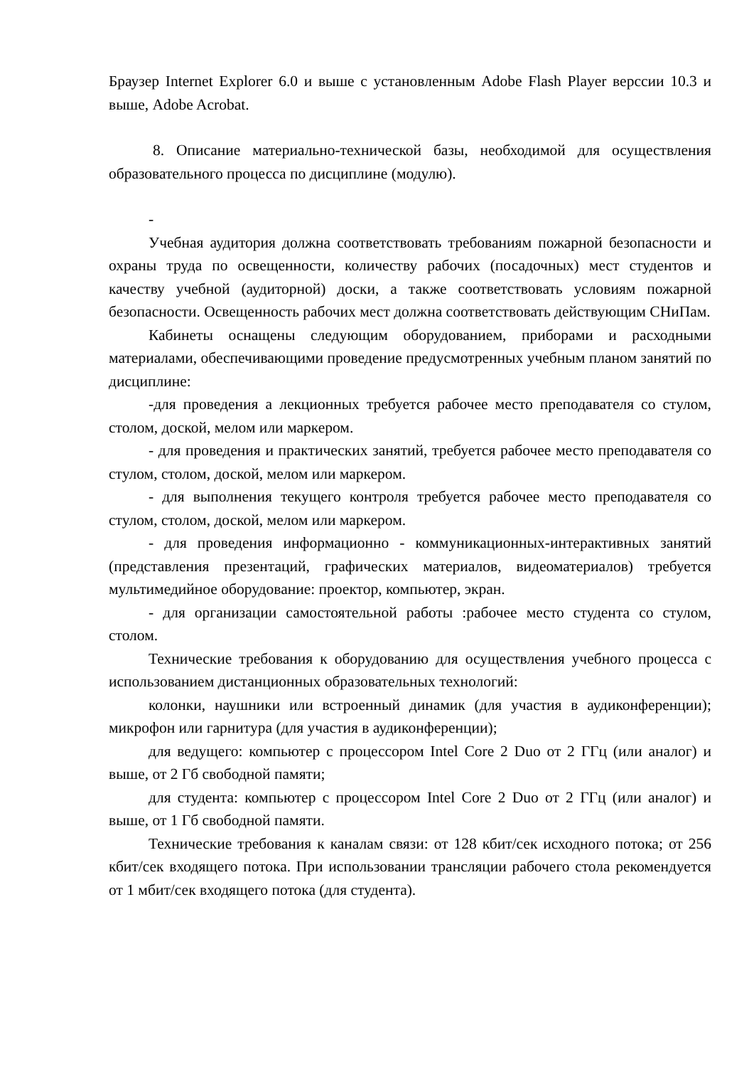Браузер Internet Explorer 6.0 и выше с установленным Adobe Flash Player верссии 10.3 и выше, Adobe Acrobat.
8. Описание материально-технической базы, необходимой для осуществления образовательного процесса по дисциплине (модулю).
-
Учебная аудитория должна соответствовать требованиям пожарной безопасности и охраны труда по освещенности, количеству рабочих (посадочных) мест студентов и качеству учебной (аудиторной) доски, а также соответствовать условиям пожарной безопасности. Освещенность рабочих мест должна соответствовать действующим СНиПам.
Кабинеты оснащены следующим оборудованием, приборами и расходными материалами, обеспечивающими проведение предусмотренных учебным планом занятий по дисциплине:
-для проведения а лекционных требуется рабочее место преподавателя со стулом, столом, доской, мелом или маркером.
- для проведения и практических занятий, требуется рабочее место преподавателя со стулом, столом, доской, мелом или маркером.
- для выполнения текущего контроля требуется рабочее место преподавателя со стулом, столом, доской, мелом или маркером.
- для проведения информационно - коммуникационных-интерактивных занятий (представления презентаций, графических материалов, видеоматериалов) требуется мультимедийное оборудование: проектор, компьютер, экран.
- для организации самостоятельной работы :рабочее место студента со стулом, столом.
Технические требования к оборудованию для осуществления учебного процесса с использованием дистанционных образовательных технологий:
колонки, наушники или встроенный динамик (для участия в аудиконференции); микрофон или гарнитура (для участия в аудиконференции);
для ведущего: компьютер с процессором Intel Core 2 Duo от 2 ГГц (или аналог) и выше, от 2 Гб свободной памяти;
для студента: компьютер с процессором Intel Core 2 Duo от 2 ГГц (или аналог) и выше, от 1 Гб свободной памяти.
Технические требования к каналам связи: от 128 кбит/сек исходного потока; от 256 кбит/сек входящего потока. При использовании трансляции рабочего стола рекомендуется от 1 мбит/сек входящего потока (для студента).